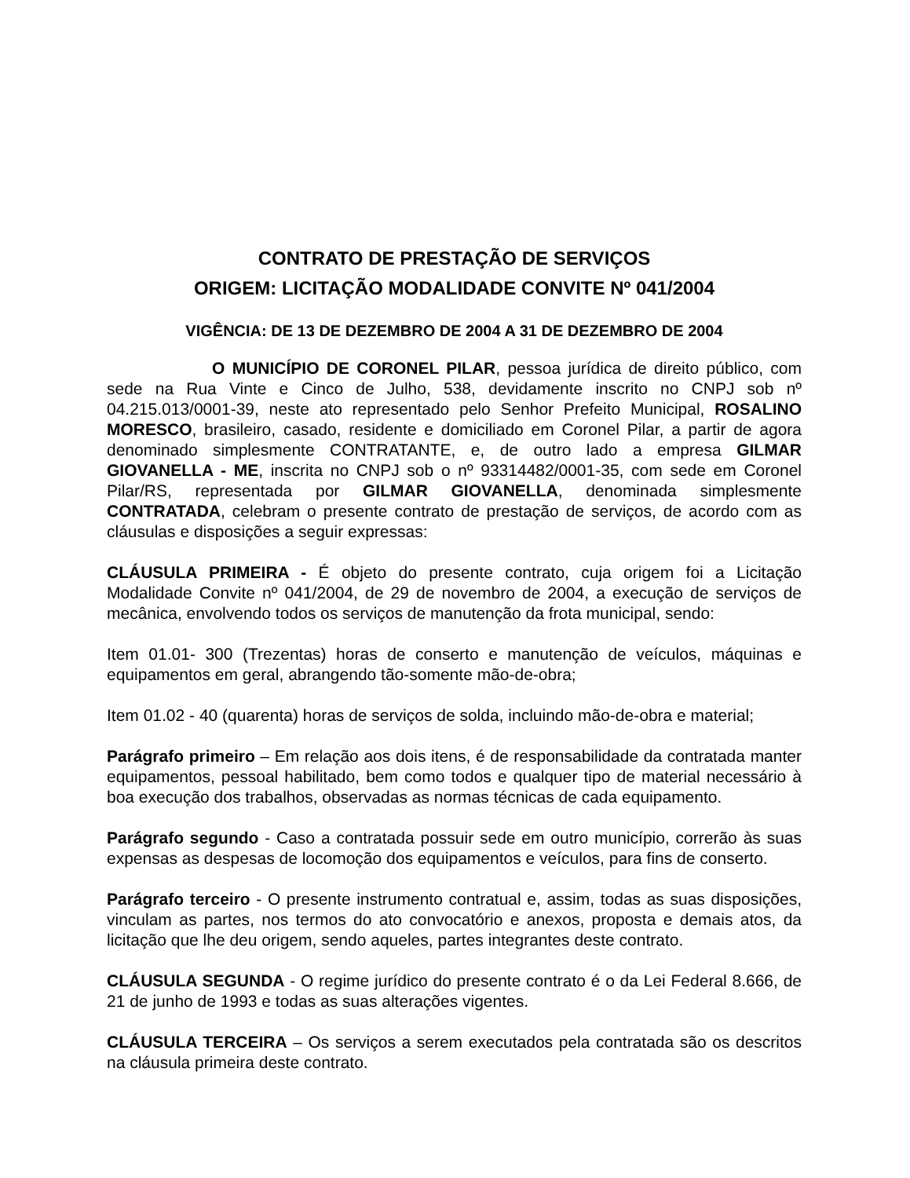CONTRATO DE PRESTAÇÃO DE SERVIÇOS
ORIGEM: LICITAÇÃO MODALIDADE CONVITE Nº 041/2004
VIGÊNCIA: DE 13 DE DEZEMBRO DE 2004 A 31 DE DEZEMBRO DE 2004
O MUNICÍPIO DE CORONEL PILAR, pessoa jurídica de direito público, com sede na Rua Vinte e Cinco de Julho, 538, devidamente inscrito no CNPJ sob nº 04.215.013/0001-39, neste ato representado pelo Senhor Prefeito Municipal, ROSALINO MORESCO, brasileiro, casado, residente e domiciliado em Coronel Pilar, a partir de agora denominado simplesmente CONTRATANTE, e, de outro lado a empresa GILMAR GIOVANELLA - ME, inscrita no CNPJ sob o nº 93314482/0001-35, com sede em Coronel Pilar/RS, representada por GILMAR GIOVANELLA, denominada simplesmente CONTRATADA, celebram o presente contrato de prestação de serviços, de acordo com as cláusulas e disposições a seguir expressas:
CLÁUSULA PRIMEIRA - É objeto do presente contrato, cuja origem foi a Licitação Modalidade Convite nº 041/2004, de 29 de novembro de 2004, a execução de serviços de mecânica, envolvendo todos os serviços de manutenção da frota municipal, sendo:
Item 01.01- 300 (Trezentas) horas de conserto e manutenção de veículos, máquinas e equipamentos em geral, abrangendo tão-somente mão-de-obra;
Item 01.02 - 40 (quarenta) horas de serviços de solda, incluindo mão-de-obra e material;
Parágrafo primeiro – Em relação aos dois itens, é de responsabilidade da contratada manter equipamentos, pessoal habilitado, bem como todos e qualquer tipo de material necessário à boa execução dos trabalhos, observadas as normas técnicas de cada equipamento.
Parágrafo segundo - Caso a contratada possuir sede em outro município, correrão às suas expensas as despesas de locomoção dos equipamentos e veículos, para fins de conserto.
Parágrafo terceiro - O presente instrumento contratual e, assim, todas as suas disposições, vinculam as partes, nos termos do ato convocatório e anexos, proposta e demais atos, da licitação que lhe deu origem, sendo aqueles, partes integrantes deste contrato.
CLÁUSULA SEGUNDA - O regime jurídico do presente contrato é o da Lei Federal 8.666, de 21 de junho de 1993 e todas as suas alterações vigentes.
CLÁUSULA TERCEIRA – Os serviços a serem executados pela contratada são os descritos na cláusula primeira deste contrato.